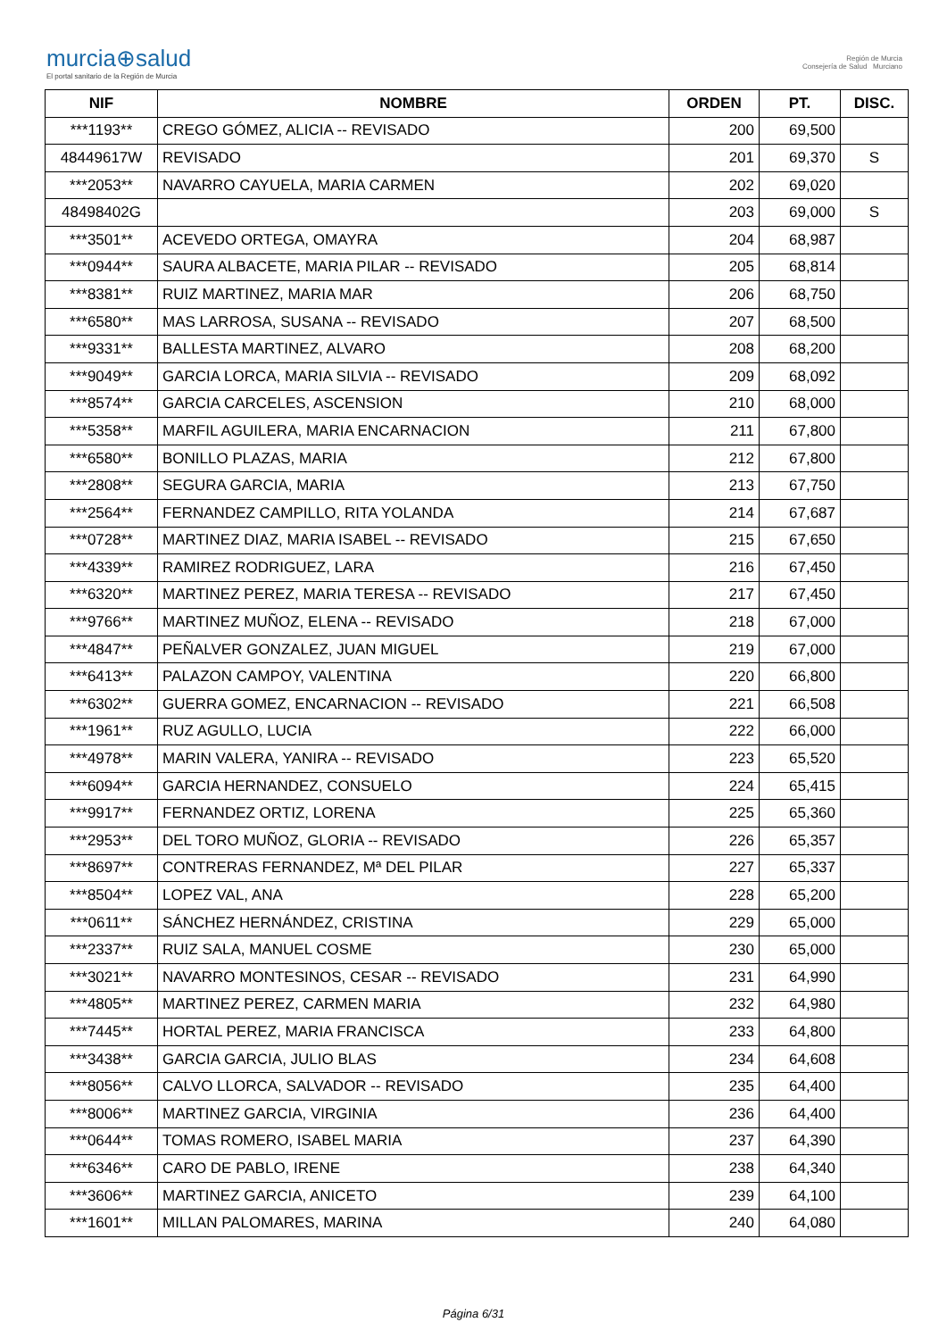murcia⊕salud
El portal sanitario de la Región de Murcia
Región de Murcia
Consejería de Salud Murciano
| NIF | NOMBRE | ORDEN | PT. | DISC. |
| --- | --- | --- | --- | --- |
| ***1193** | CREGO GÓMEZ, ALICIA -- REVISADO | 200 | 69,500 | |
| 48449617W | REVISADO | 201 | 69,370 | S |
| ***2053** | NAVARRO CAYUELA, MARIA CARMEN | 202 | 69,020 | |
| 48498402G | | 203 | 69,000 | S |
| ***3501** | ACEVEDO ORTEGA, OMAYRA | 204 | 68,987 | |
| ***0944** | SAURA ALBACETE, MARIA PILAR -- REVISADO | 205 | 68,814 | |
| ***8381** | RUIZ MARTINEZ, MARIA MAR | 206 | 68,750 | |
| ***6580** | MAS LARROSA, SUSANA -- REVISADO | 207 | 68,500 | |
| ***9331** | BALLESTA MARTINEZ, ALVARO | 208 | 68,200 | |
| ***9049** | GARCIA LORCA, MARIA SILVIA -- REVISADO | 209 | 68,092 | |
| ***8574** | GARCIA CARCELES, ASCENSION | 210 | 68,000 | |
| ***5358** | MARFIL AGUILERA, MARIA ENCARNACION | 211 | 67,800 | |
| ***6580** | BONILLO PLAZAS, MARIA | 212 | 67,800 | |
| ***2808** | SEGURA GARCIA, MARIA | 213 | 67,750 | |
| ***2564** | FERNANDEZ CAMPILLO, RITA YOLANDA | 214 | 67,687 | |
| ***0728** | MARTINEZ DIAZ, MARIA ISABEL -- REVISADO | 215 | 67,650 | |
| ***4339** | RAMIREZ RODRIGUEZ, LARA | 216 | 67,450 | |
| ***6320** | MARTINEZ PEREZ, MARIA TERESA -- REVISADO | 217 | 67,450 | |
| ***9766** | MARTINEZ MUÑOZ, ELENA -- REVISADO | 218 | 67,000 | |
| ***4847** | PEÑALVER GONZALEZ, JUAN MIGUEL | 219 | 67,000 | |
| ***6413** | PALAZON CAMPOY, VALENTINA | 220 | 66,800 | |
| ***6302** | GUERRA GOMEZ, ENCARNACION -- REVISADO | 221 | 66,508 | |
| ***1961** | RUZ AGULLO, LUCIA | 222 | 66,000 | |
| ***4978** | MARIN VALERA, YANIRA -- REVISADO | 223 | 65,520 | |
| ***6094** | GARCIA HERNANDEZ, CONSUELO | 224 | 65,415 | |
| ***9917** | FERNANDEZ ORTIZ, LORENA | 225 | 65,360 | |
| ***2953** | DEL TORO MUÑOZ, GLORIA -- REVISADO | 226 | 65,357 | |
| ***8697** | CONTRERAS FERNANDEZ, Mª DEL PILAR | 227 | 65,337 | |
| ***8504** | LOPEZ VAL, ANA | 228 | 65,200 | |
| ***0611** | SÁNCHEZ HERNÁNDEZ, CRISTINA | 229 | 65,000 | |
| ***2337** | RUIZ SALA, MANUEL COSME | 230 | 65,000 | |
| ***3021** | NAVARRO MONTESINOS, CESAR -- REVISADO | 231 | 64,990 | |
| ***4805** | MARTINEZ PEREZ, CARMEN MARIA | 232 | 64,980 | |
| ***7445** | HORTAL PEREZ, MARIA FRANCISCA | 233 | 64,800 | |
| ***3438** | GARCIA GARCIA, JULIO BLAS | 234 | 64,608 | |
| ***8056** | CALVO LLORCA, SALVADOR -- REVISADO | 235 | 64,400 | |
| ***8006** | MARTINEZ GARCIA, VIRGINIA | 236 | 64,400 | |
| ***0644** | TOMAS ROMERO, ISABEL MARIA | 237 | 64,390 | |
| ***6346** | CARO DE PABLO, IRENE | 238 | 64,340 | |
| ***3606** | MARTINEZ GARCIA, ANICETO | 239 | 64,100 | |
| ***1601** | MILLAN PALOMARES, MARINA | 240 | 64,080 | |
Página 6/31